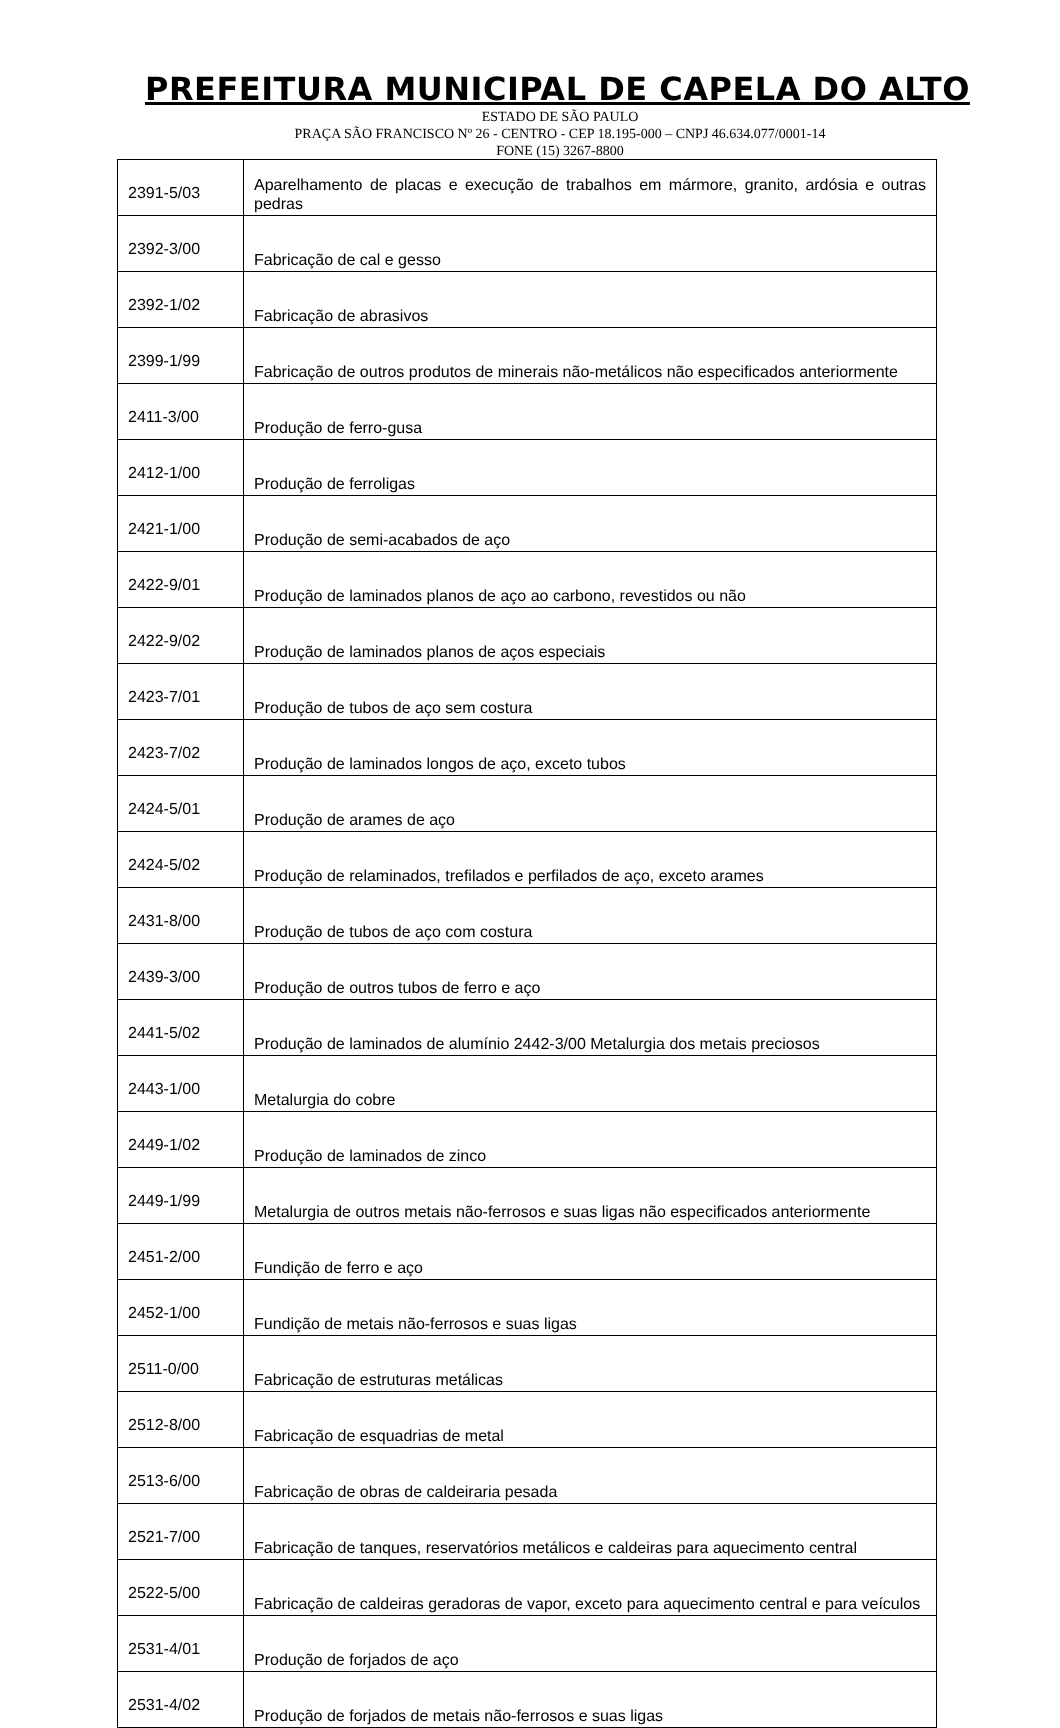PREFEITURA MUNICIPAL DE CAPELA DO ALTO
ESTADO DE SÃO PAULO
PRAÇA SÃO FRANCISCO Nº 26 - CENTRO - CEP 18.195-000 – CNPJ 46.634.077/0001-14
FONE (15) 3267-8800
| 2391-5/03 | Aparelhamento de placas e execução de trabalhos em mármore, granito, ardósia e outras pedras |
| 2392-3/00 | Fabricação de cal e gesso |
| 2392-1/02 | Fabricação de abrasivos |
| 2399-1/99 | Fabricação de outros produtos de minerais não-metálicos não especificados anteriormente |
| 2411-3/00 | Produção de ferro-gusa |
| 2412-1/00 | Produção de ferroligas |
| 2421-1/00 | Produção de semi-acabados de aço |
| 2422-9/01 | Produção de laminados planos de aço ao carbono, revestidos ou não |
| 2422-9/02 | Produção de laminados planos de aços especiais |
| 2423-7/01 | Produção de tubos de aço sem costura |
| 2423-7/02 | Produção de laminados longos de aço, exceto tubos |
| 2424-5/01 | Produção de arames de aço |
| 2424-5/02 | Produção de relaminados, trefilados e perfilados de aço, exceto arames |
| 2431-8/00 | Produção de tubos de aço com costura |
| 2439-3/00 | Produção de outros tubos de ferro e aço |
| 2441-5/02 | Produção de laminados de alumínio 2442-3/00 Metalurgia dos metais preciosos |
| 2443-1/00 | Metalurgia do cobre |
| 2449-1/02 | Produção de laminados de zinco |
| 2449-1/99 | Metalurgia de outros metais não-ferrosos e suas ligas não especificados anteriormente |
| 2451-2/00 | Fundição de ferro e aço |
| 2452-1/00 | Fundição de metais não-ferrosos e suas ligas |
| 2511-0/00 | Fabricação de estruturas metálicas |
| 2512-8/00 | Fabricação de esquadrias de metal |
| 2513-6/00 | Fabricação de obras de caldeiraria pesada |
| 2521-7/00 | Fabricação de tanques, reservatórios metálicos e caldeiras para aquecimento central |
| 2522-5/00 | Fabricação de caldeiras geradoras de vapor, exceto para aquecimento central e para veículos |
| 2531-4/01 | Produção de forjados de aço |
| 2531-4/02 | Produção de forjados de metais não-ferrosos e suas ligas |